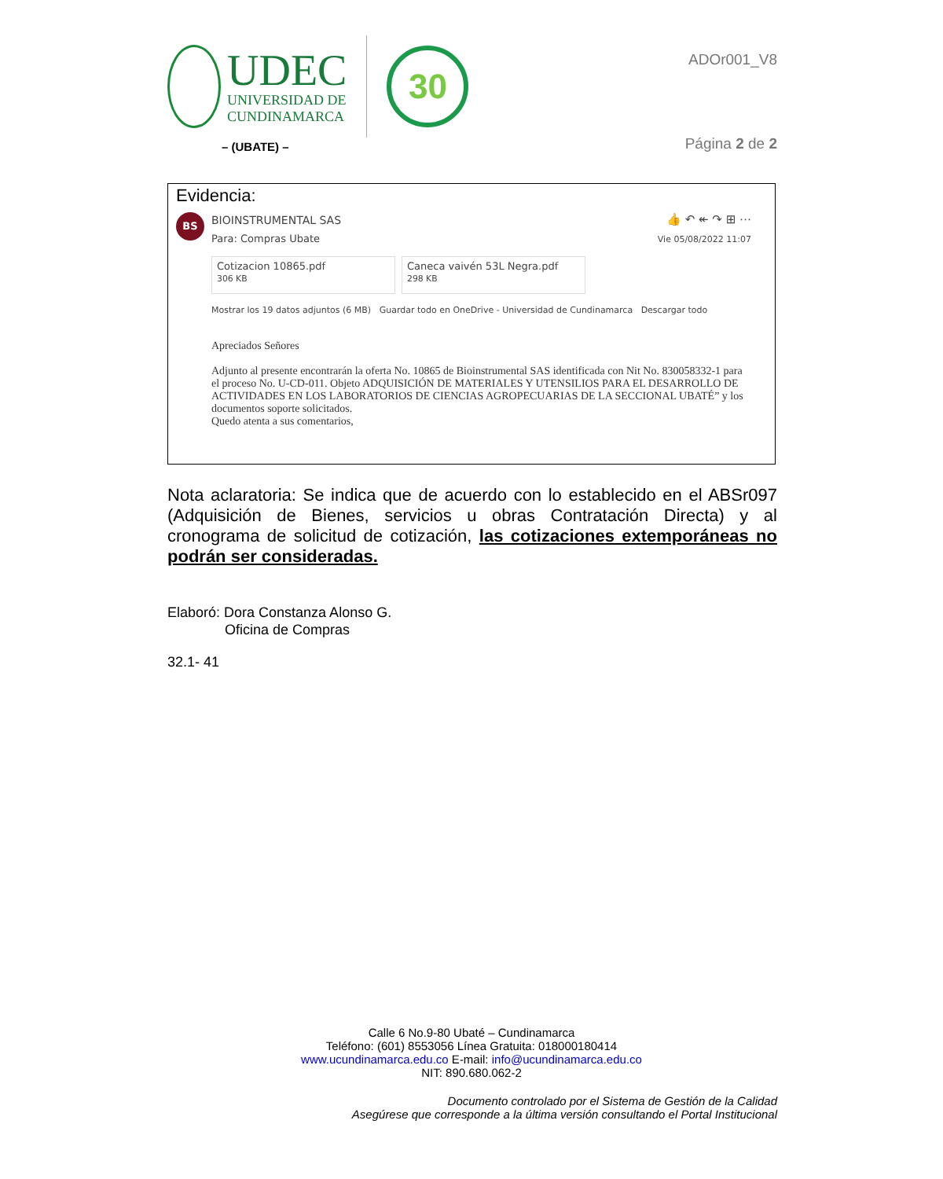UDEC
UNIVERSIDAD DE
CUNDINAMARCA
30
– (UBATE) –
ADOr001_V8
Página 2 de 2
Evidencia:
BS BIOINSTRUMENTAL SAS
Para: Compras Ubate Vie 05/08/2022 11:07
👍 ↶ ↞ ↷ ⊞ ⋯
Cotizacion 10865.pdf
306 KB
Caneca vaivén 53L Negra.pdf
298 KB
Mostrar los 19 datos adjuntos (6 MB) Guardar todo en OneDrive - Universidad de Cundinamarca Descargar todo
Apreciados Señores
Adjunto al presente encontrarán la oferta No. 10865 de Bioinstrumental SAS identificada con Nit No. 830058332-1 para el proceso No. U-CD-011. Objeto ADQUISICIÓN DE MATERIALES Y UTENSILIOS PARA EL DESARROLLO DE ACTIVIDADES EN LOS LABORATORIOS DE CIENCIAS AGROPECUARIAS DE LA SECCIONAL UBATÉ” y los documentos soporte solicitados.
Quedo atenta a sus comentarios,
Nota aclaratoria: Se indica que de acuerdo con lo establecido en el ABSr097 (Adquisición de Bienes, servicios u obras Contratación Directa) y al cronograma de solicitud de cotización, las cotizaciones extemporáneas no podrán ser consideradas.
Elaboró: Dora Constanza Alonso G.
Oficina de Compras
32.1- 41
Calle 6 No.9-80 Ubaté – Cundinamarca
Teléfono: (601) 8553056 Línea Gratuita: 018000180414
www.ucundinamarca.edu.co E-mail: info@ucundinamarca.edu.co
NIT: 890.680.062-2
Documento controlado por el Sistema de Gestión de la Calidad
Asegúrese que corresponde a la última versión consultando el Portal Institucional